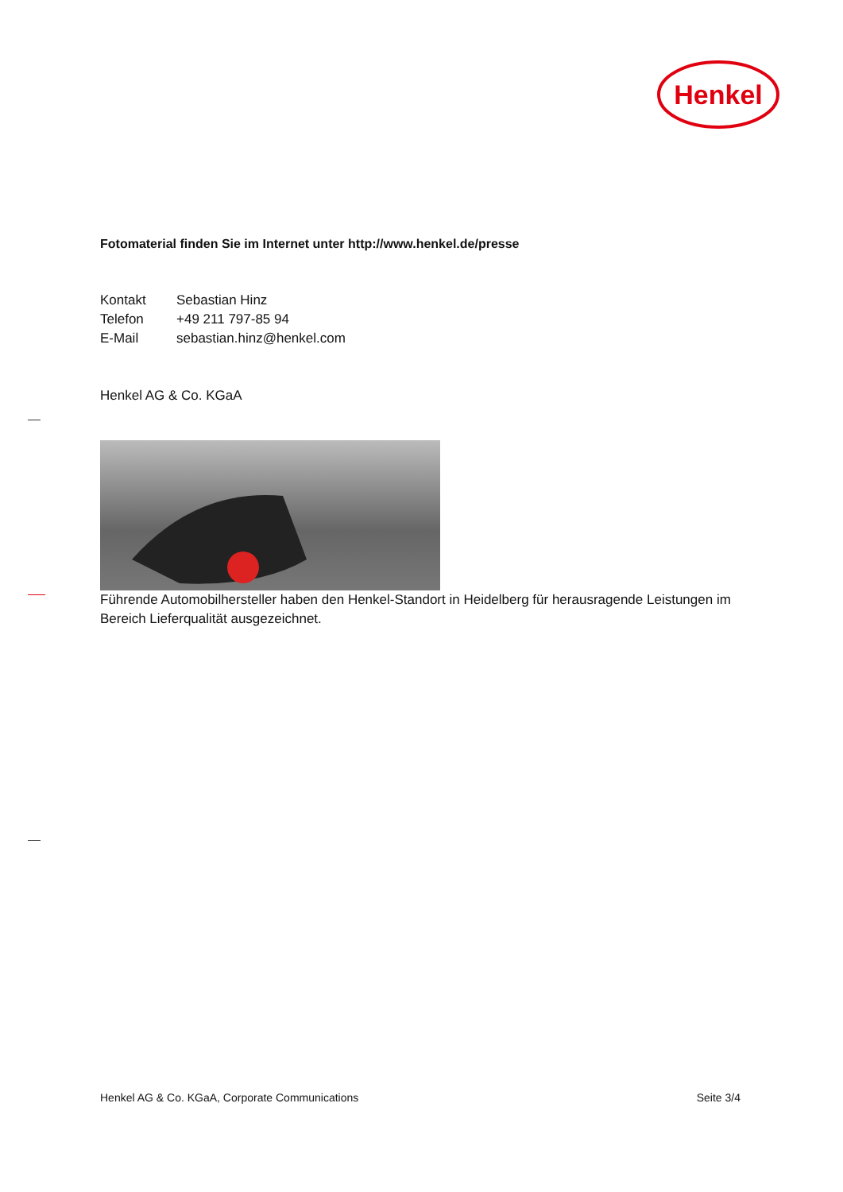Henkel
Fotomaterial finden Sie im Internet unter http://www.henkel.de/presse
| Kontakt | Sebastian Hinz |
| Telefon | +49 211 797-85 94 |
| E-Mail | sebastian.hinz@henkel.com |
Henkel AG & Co. KGaA
Führende Automobilhersteller haben den Henkel-Standort in Heidelberg für herausragende Leistungen im Bereich Lieferqualität ausgezeichnet.
Henkel AG & Co. KGaA, Corporate Communications Seite 3/4